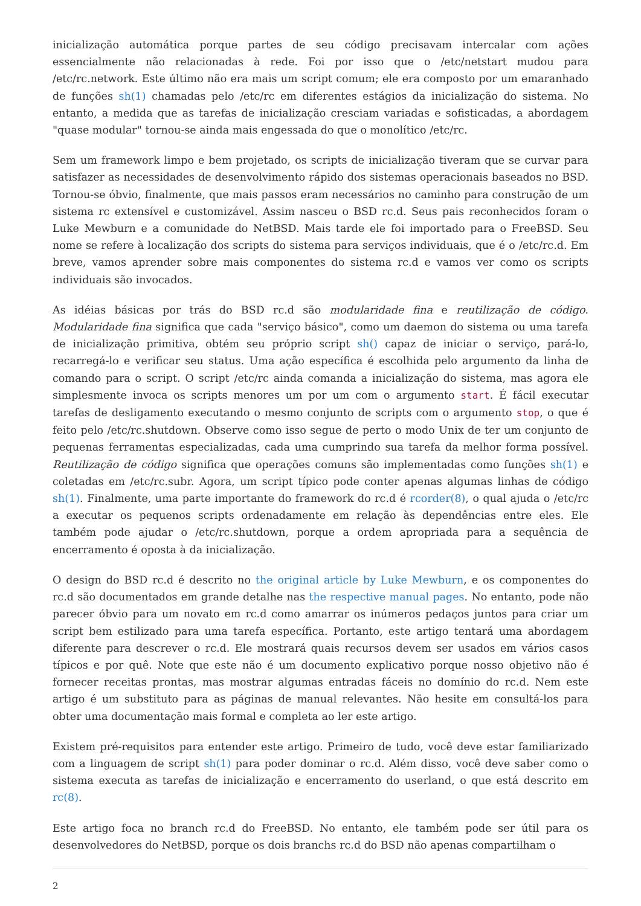inicialização automática porque partes de seu código precisavam intercalar com ações essencialmente não relacionadas à rede. Foi por isso que o /etc/netstart mudou para /etc/rc.network. Este último não era mais um script comum; ele era composto por um emaranhado de funções sh(1) chamadas pelo /etc/rc em diferentes estágios da inicialização do sistema. No entanto, a medida que as tarefas de inicialização cresciam variadas e sofisticadas, a abordagem "quase modular" tornou-se ainda mais engessada do que o monolítico /etc/rc.
Sem um framework limpo e bem projetado, os scripts de inicialização tiveram que se curvar para satisfazer as necessidades de desenvolvimento rápido dos sistemas operacionais baseados no BSD. Tornou-se óbvio, finalmente, que mais passos eram necessários no caminho para construção de um sistema rc extensível e customizável. Assim nasceu o BSD rc.d. Seus pais reconhecidos foram o Luke Mewburn e a comunidade do NetBSD. Mais tarde ele foi importado para o FreeBSD. Seu nome se refere à localização dos scripts do sistema para serviços individuais, que é o /etc/rc.d. Em breve, vamos aprender sobre mais componentes do sistema rc.d e vamos ver como os scripts individuais são invocados.
As idéias básicas por trás do BSD rc.d são modularidade fina e reutilização de código. Modularidade fina significa que cada "serviço básico", como um daemon do sistema ou uma tarefa de inicialização primitiva, obtém seu próprio script sh() capaz de iniciar o serviço, pará-lo, recarregá-lo e verificar seu status. Uma ação específica é escolhida pelo argumento da linha de comando para o script. O script /etc/rc ainda comanda a inicialização do sistema, mas agora ele simplesmente invoca os scripts menores um por um com o argumento start. É fácil executar tarefas de desligamento executando o mesmo conjunto de scripts com o argumento stop, o que é feito pelo /etc/rc.shutdown. Observe como isso segue de perto o modo Unix de ter um conjunto de pequenas ferramentas especializadas, cada uma cumprindo sua tarefa da melhor forma possível. Reutilização de código significa que operações comuns são implementadas como funções sh(1) e coletadas em /etc/rc.subr. Agora, um script típico pode conter apenas algumas linhas de código sh(1). Finalmente, uma parte importante do framework do rc.d é rcorder(8), o qual ajuda o /etc/rc a executar os pequenos scripts ordenadamente em relação às dependências entre eles. Ele também pode ajudar o /etc/rc.shutdown, porque a ordem apropriada para a sequência de encerramento é oposta à da inicialização.
O design do BSD rc.d é descrito no the original article by Luke Mewburn, e os componentes do rc.d são documentados em grande detalhe nas the respective manual pages. No entanto, pode não parecer óbvio para um novato em rc.d como amarrar os inúmeros pedaços juntos para criar um script bem estilizado para uma tarefa específica. Portanto, este artigo tentará uma abordagem diferente para descrever o rc.d. Ele mostrará quais recursos devem ser usados em vários casos típicos e por quê. Note que este não é um documento explicativo porque nosso objetivo não é fornecer receitas prontas, mas mostrar algumas entradas fáceis no domínio do rc.d. Nem este artigo é um substituto para as páginas de manual relevantes. Não hesite em consultá-los para obter uma documentação mais formal e completa ao ler este artigo.
Existem pré-requisitos para entender este artigo. Primeiro de tudo, você deve estar familiarizado com a linguagem de script sh(1) para poder dominar o rc.d. Além disso, você deve saber como o sistema executa as tarefas de inicialização e encerramento do userland, o que está descrito em rc(8).
Este artigo foca no branch rc.d do FreeBSD. No entanto, ele também pode ser útil para os desenvolvedores do NetBSD, porque os dois branchs rc.d do BSD não apenas compartilham o
2